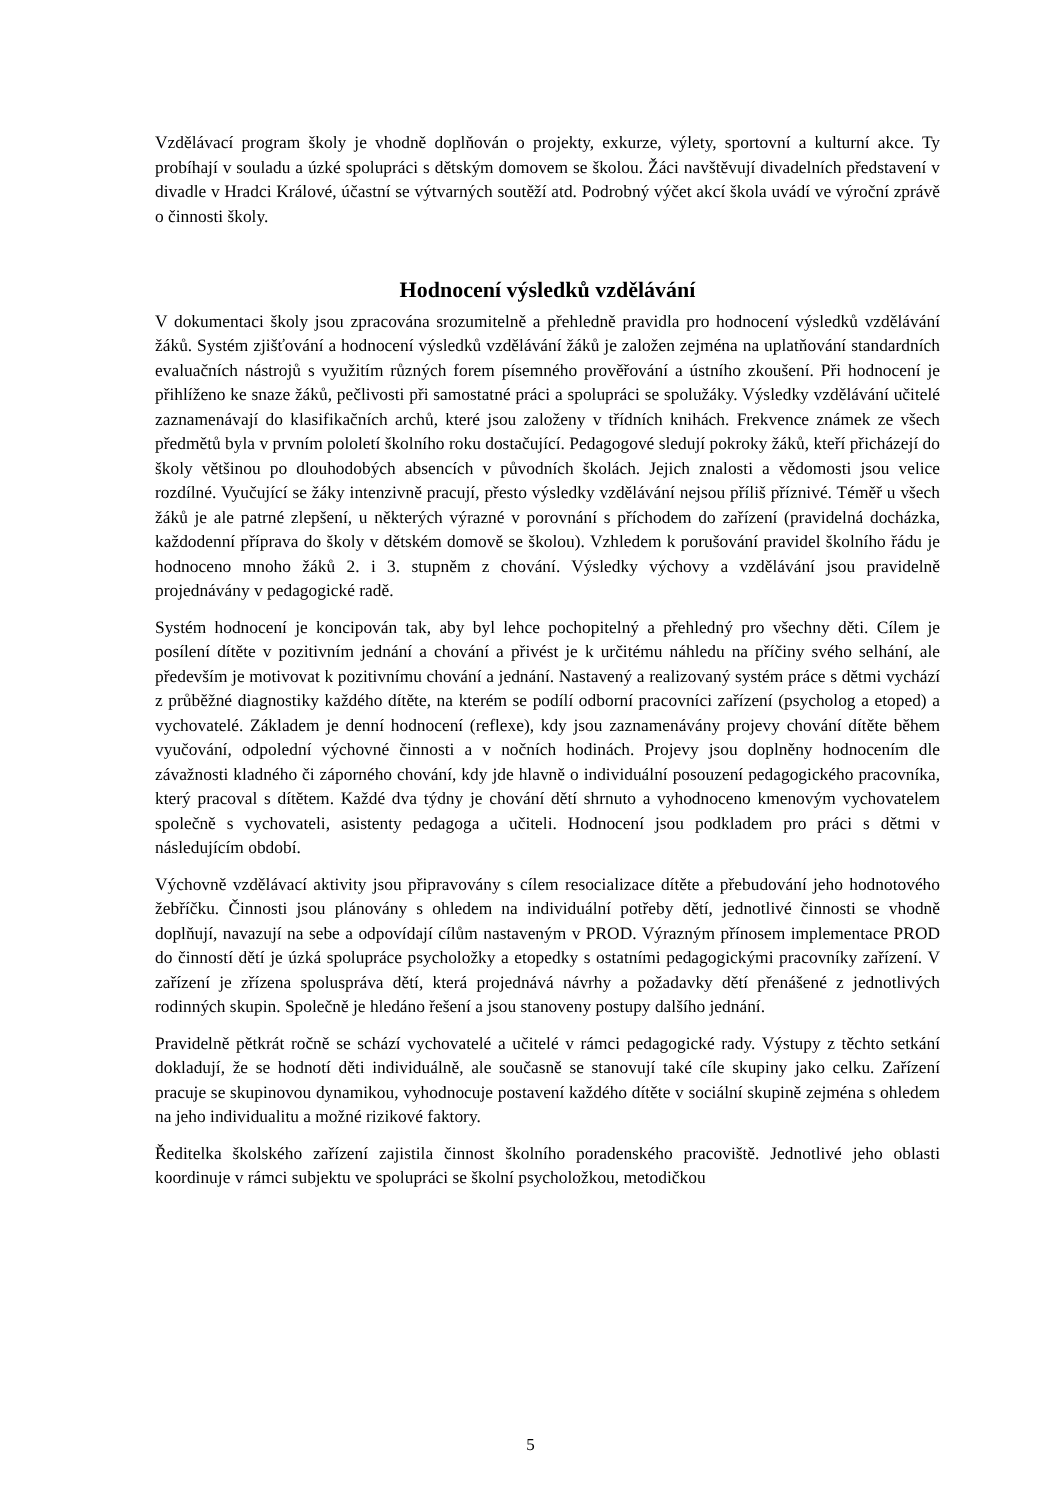Vzdělávací program školy je vhodně doplňován o projekty, exkurze, výlety, sportovní a kulturní akce. Ty probíhají v souladu a úzké spolupráci s dětským domovem se školou. Žáci navštěvují divadelních představení v divadle v Hradci Králové, účastní se výtvarných soutěží atd. Podrobný výčet akcí škola uvádí ve výroční zprávě o činnosti školy.
Hodnocení výsledků vzdělávání
V dokumentaci školy jsou zpracována srozumitelně a přehledně pravidla pro hodnocení výsledků vzdělávání žáků. Systém zjišťování a hodnocení výsledků vzdělávání žáků je založen zejména na uplatňování standardních evaluačních nástrojů s využitím různých forem písemného prověřování a ústního zkoušení. Při hodnocení je přihlíženo ke snaze žáků, pečlivosti při samostatné práci a spolupráci se spolužáky. Výsledky vzdělávání učitelé zaznamenávají do klasifikačních archů, které jsou založeny v třídních knihách. Frekvence známek ze všech předmětů byla v prvním pololetí školního roku dostačující. Pedagogové sledují pokroky žáků, kteří přicházejí do školy většinou po dlouhodobých absencích v původních školách. Jejich znalosti a vědomosti jsou velice rozdílné. Vyučující se žáky intenzivně pracují, přesto výsledky vzdělávání nejsou příliš příznivé. Téměř u všech žáků je ale patrné zlepšení, u některých výrazné v porovnání s příchodem do zařízení (pravidelná docházka, každodenní příprava do školy v dětském domově se školou). Vzhledem k porušování pravidel školního řádu je hodnoceno mnoho žáků 2. i 3. stupněm z chování. Výsledky výchovy a vzdělávání jsou pravidelně projednávány v pedagogické radě.
Systém hodnocení je koncipován tak, aby byl lehce pochopitelný a přehledný pro všechny děti. Cílem je posílení dítěte v pozitivním jednání a chování a přivést je k určitému náhledu na příčiny svého selhání, ale především je motivovat k pozitivnímu chování a jednání. Nastavený a realizovaný systém práce s dětmi vychází z průběžné diagnostiky každého dítěte, na kterém se podílí odborní pracovníci zařízení (psycholog a etoped) a vychovatelé. Základem je denní hodnocení (reflexe), kdy jsou zaznamenávány projevy chování dítěte během vyučování, odpolední výchovné činnosti a v nočních hodinách. Projevy jsou doplněny hodnocením dle závažnosti kladného či záporného chování, kdy jde hlavně o individuální posouzení pedagogického pracovníka, který pracoval s dítětem. Každé dva týdny je chování dětí shrnuto a vyhodnoceno kmenovým vychovatelem společně s vychovateli, asistenty pedagoga a učiteli. Hodnocení jsou podkladem pro práci s dětmi v následujícím období.
Výchovně vzdělávací aktivity jsou připravovány s cílem resocializace dítěte a přebudování jeho hodnotového žebříčku. Činnosti jsou plánovány s ohledem na individuální potřeby dětí, jednotlivé činnosti se vhodně doplňují, navazují na sebe a odpovídají cílům nastaveným v PROD. Výrazným přínosem implementace PROD do činností dětí je úzká spolupráce psycholožky a etopedky s ostatními pedagogickými pracovníky zařízení. V zařízení je zřízena spolusprávа dětí, která projednává návrhy a požadavky dětí přenášené z jednotlivých rodinných skupin. Společně je hledáno řešení a jsou stanoveny postupy dalšího jednání.
Pravidelně pětkrát ročně se schází vychovatelé a učitelé v rámci pedagogické rady. Výstupy z těchto setkání dokladují, že se hodnotí děti individuálně, ale současně se stanovují také cíle skupiny jako celku. Zařízení pracuje se skupinovou dynamikou, vyhodnocuje postavení každého dítěte v sociální skupině zejména s ohledem na jeho individualitu a možné rizikové faktory.
Ředitelka školského zařízení zajistila činnost školního poradenského pracoviště. Jednotlivé jeho oblasti koordinuje v rámci subjektu ve spolupráci se školní psycholožkou, metodičkou
5